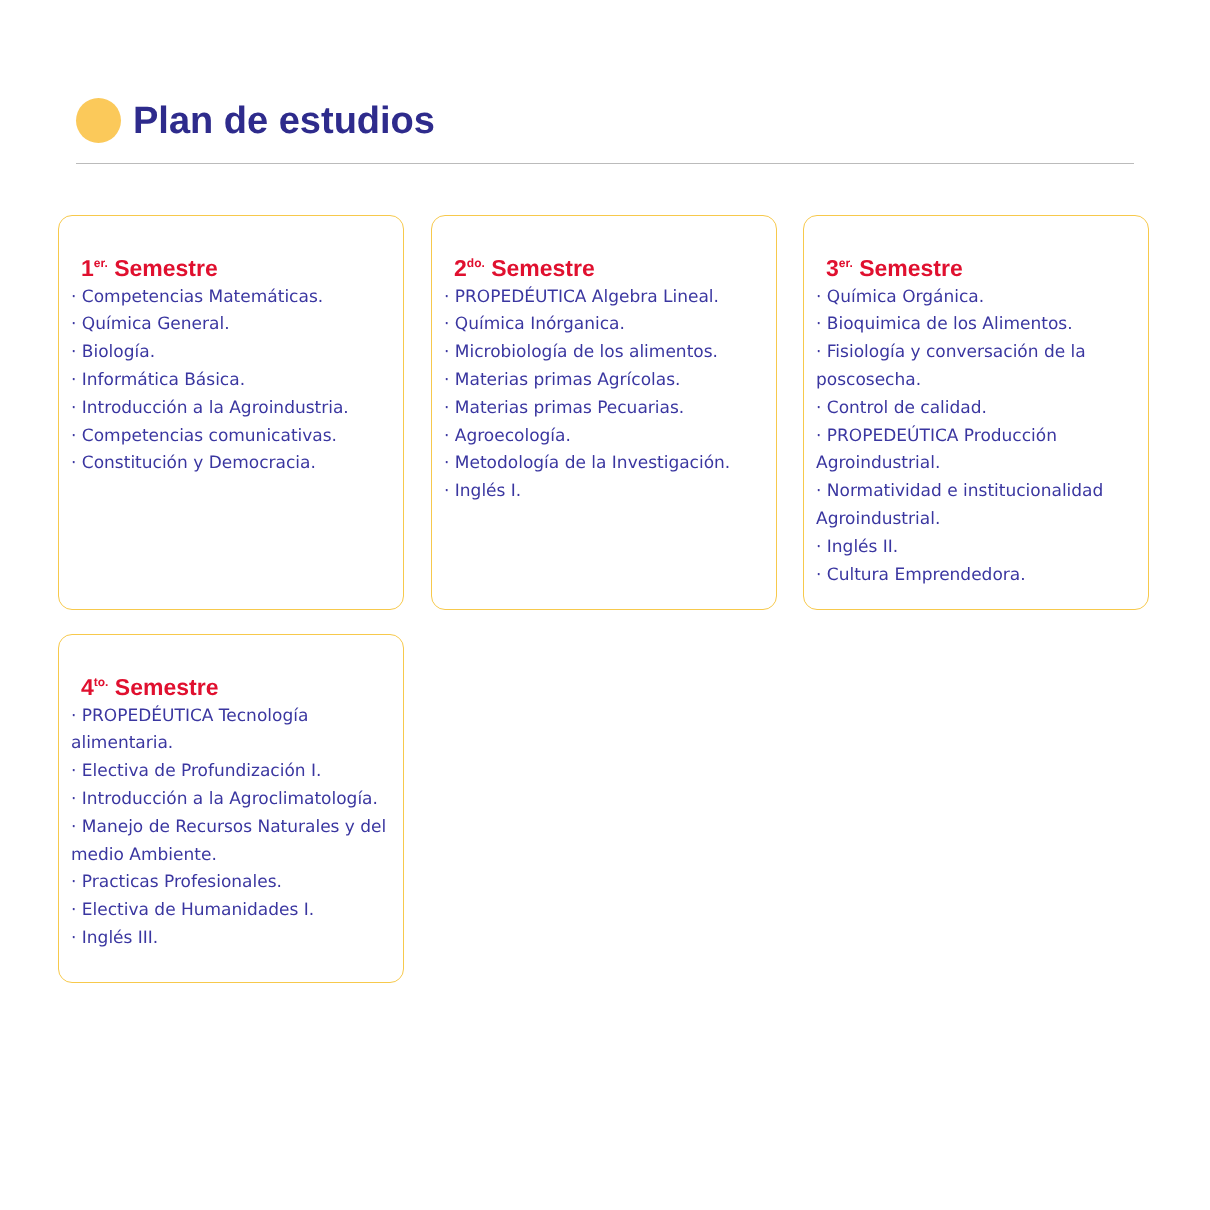Plan de estudios
1<sup>er.</sup> Semestre
· Competencias Matemáticas.
· Química General.
· Biología.
· Informática Básica.
· Introducción a la Agroindustria.
· Competencias comunicativas.
· Constitución y Democracia.
2<sup>do.</sup> Semestre
· PROPEDÉUTICA Algebra Lineal.
· Química Inórganica.
· Microbiología de los alimentos.
· Materias primas Agrícolas.
· Materias primas Pecuarias.
· Agroecología.
· Metodología de la Investigación.
· Inglés I.
3<sup>er.</sup> Semestre
· Química Orgánica.
· Bioquimica de los Alimentos.
· Fisiología y conversación de la poscosecha.
· Control de calidad.
· PROPEDEÚTICA Producción Agroindustrial.
· Normatividad e institucionalidad Agroindustrial.
· Inglés II.
· Cultura Emprendedora.
4<sup>to.</sup> Semestre
· PROPEDÉUTICA Tecnología alimentaria.
· Electiva de Profundización I.
· Introducción a la Agroclimatología.
· Manejo de Recursos Naturales y del medio Ambiente.
· Practicas Profesionales.
· Electiva de Humanidades I.
· Inglés III.